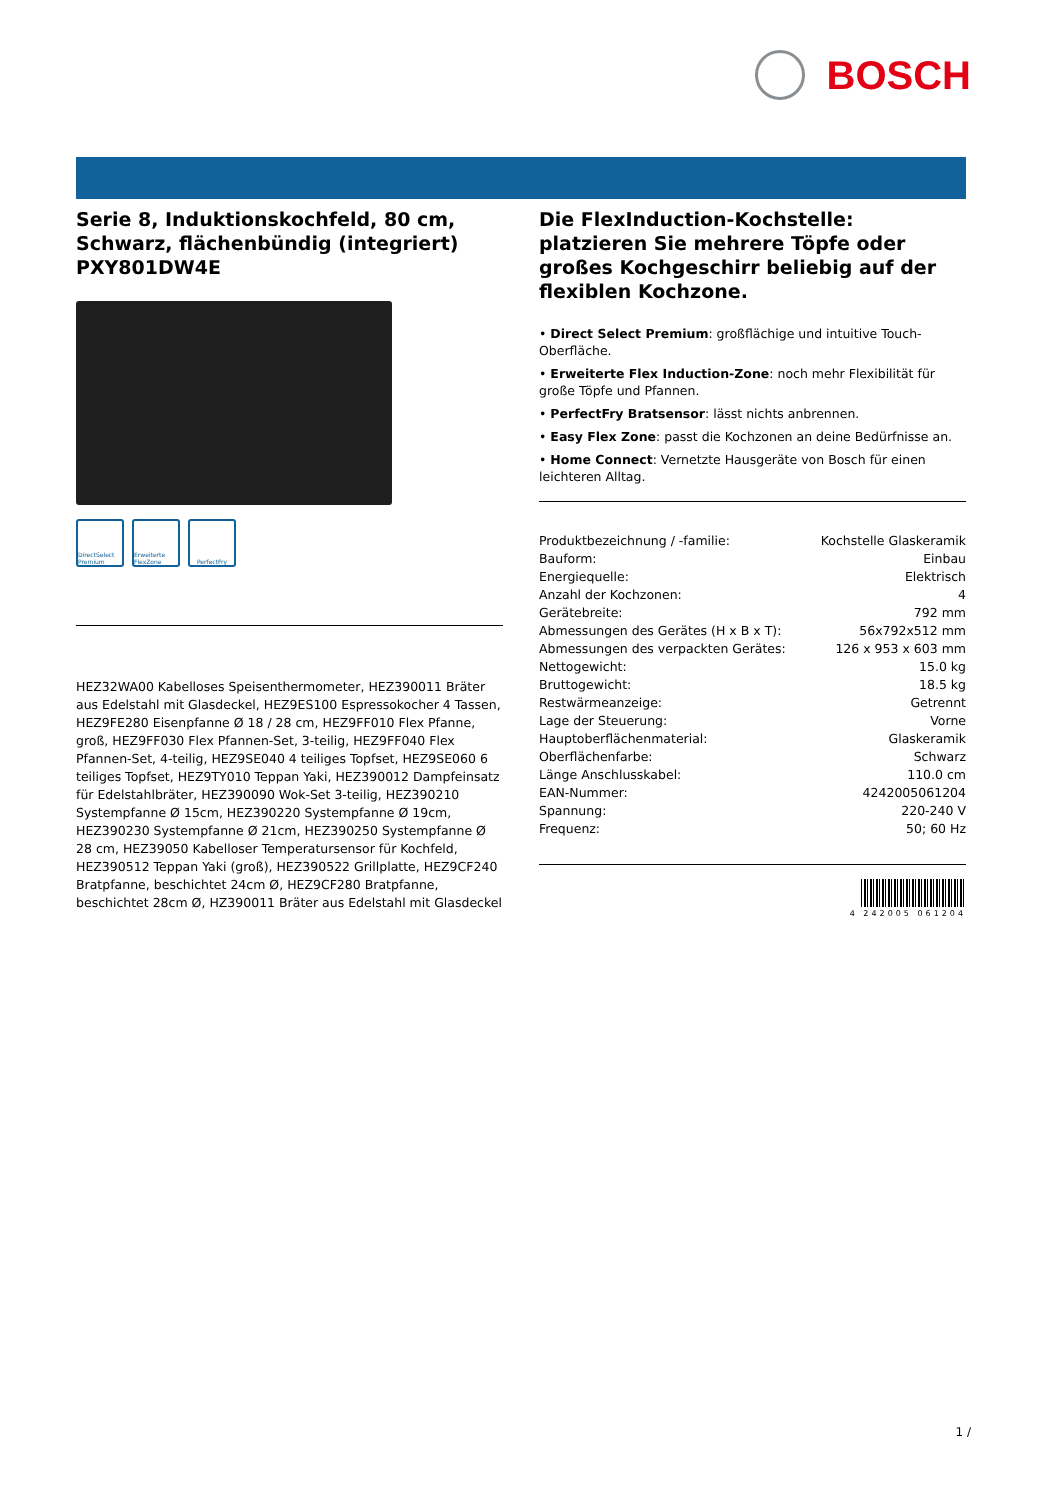BOSCH
Serie 8, Induktionskochfeld, 80 cm, Schwarz, flächenbündig (integriert) PXY801DW4E
DirectSelect Premium
Erweiterte FlexZone
PerfectFry
HEZ32WA00 Kabelloses Speisenthermometer, HEZ390011 Bräter aus Edelstahl mit Glasdeckel, HEZ9ES100 Espressokocher 4 Tassen, HEZ9FE280 Eisenpfanne Ø 18 / 28 cm, HEZ9FF010 Flex Pfanne, groß, HEZ9FF030 Flex Pfannen-Set, 3-teilig, HEZ9FF040 Flex Pfannen-Set, 4-teilig, HEZ9SE040 4 teiliges Topfset, HEZ9SE060 6 teiliges Topfset, HEZ9TY010 Teppan Yaki, HEZ390012 Dampfeinsatz für Edelstahlbräter, HEZ390090 Wok-Set 3-teilig, HEZ390210 Systempfanne Ø 15cm, HEZ390220 Systempfanne Ø 19cm, HEZ390230 Systempfanne Ø 21cm, HEZ390250 Systempfanne Ø 28 cm, HEZ39050 Kabelloser Temperatursensor für Kochfeld, HEZ390512 Teppan Yaki (groß), HEZ390522 Grillplatte, HEZ9CF240 Bratpfanne, beschichtet 24cm Ø, HEZ9CF280 Bratpfanne, beschichtet 28cm Ø, HZ390011 Bräter aus Edelstahl mit Glasdeckel
Die FlexInduction-Kochstelle: platzieren Sie mehrere Töpfe oder großes Kochgeschirr beliebig auf der flexiblen Kochzone.
• Direct Select Premium: großflächige und intuitive Touch-Oberfläche.
• Erweiterte Flex Induction-Zone: noch mehr Flexibilität für große Töpfe und Pfannen.
• PerfectFry Bratsensor: lässt nichts anbrennen.
• Easy Flex Zone: passt die Kochzonen an deine Bedürfnisse an.
• Home Connect: Vernetzte Hausgeräte von Bosch für einen leichteren Alltag.
| Produktbezeichnung / -familie: | Kochstelle Glaskeramik |
| Bauform: | Einbau |
| Energiequelle: | Elektrisch |
| Anzahl der Kochzonen: | 4 |
| Gerätebreite: | 792 mm |
| Abmessungen des Gerätes (H x B x T): | 56x792x512 mm |
| Abmessungen des verpackten Gerätes: | 126 x 953 x 603 mm |
| Nettogewicht: | 15.0 kg |
| Bruttogewicht: | 18.5 kg |
| Restwärmeanzeige: | Getrennt |
| Lage der Steuerung: | Vorne |
| Hauptoberflächenmaterial: | Glaskeramik |
| Oberflächenfarbe: | Schwarz |
| Länge Anschlusskabel: | 110.0 cm |
| EAN-Nummer: | 4242005061204 |
| Spannung: | 220-240 V |
| Frequenz: | 50; 60 Hz |
4 242005 061204
1 /